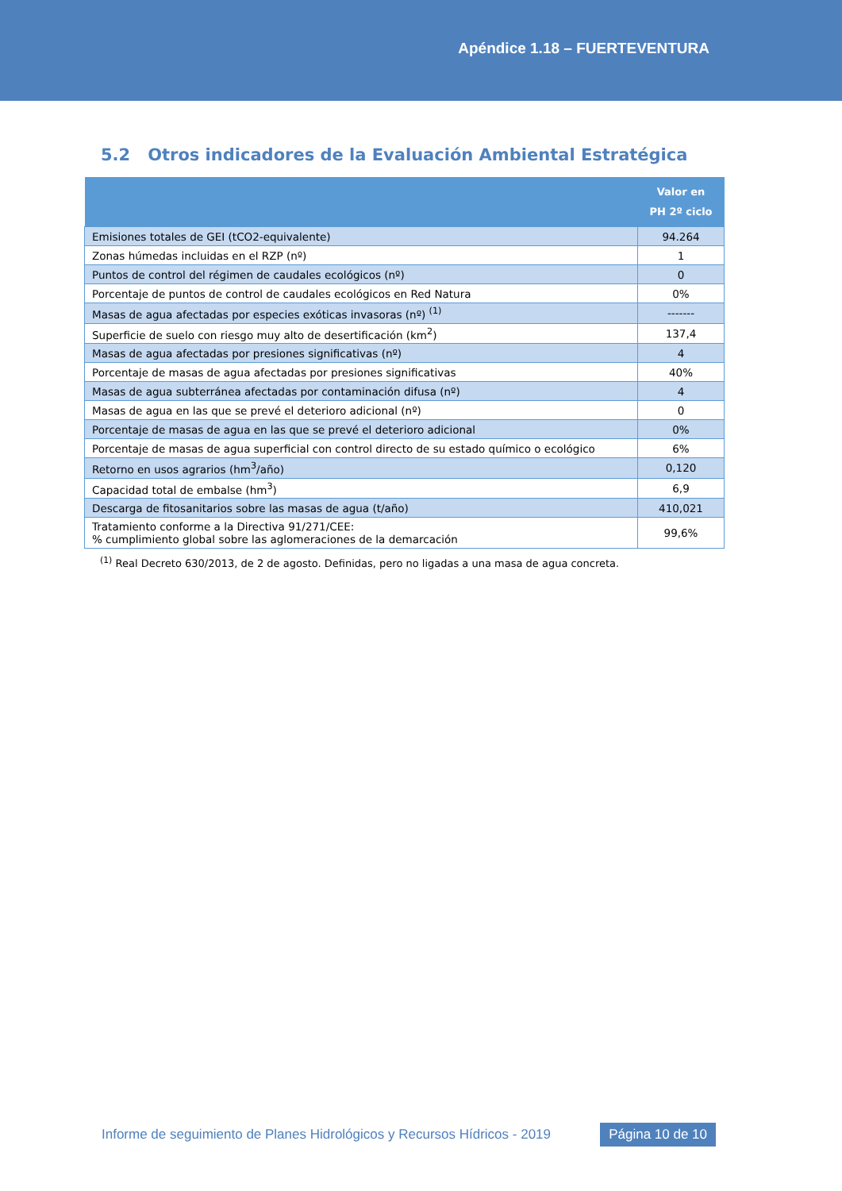Apéndice 1.18 – FUERTEVENTURA
5.2 Otros indicadores de la Evaluación Ambiental Estratégica
| | Valor en PH 2º ciclo |
| --- | --- |
| Emisiones totales de GEI (tCO2-equivalente) | 94.264 |
| Zonas húmedas incluidas en el RZP (nº) | 1 |
| Puntos de control del régimen de caudales ecológicos (nº) | 0 |
| Porcentaje de puntos de control de caudales ecológicos en Red Natura | 0% |
| Masas de agua afectadas por especies exóticas invasoras (nº) <sup>(1)</sup> | ------- |
| Superficie de suelo con riesgo muy alto de desertificación (km<sup>2</sup>) | 137,4 |
| Masas de agua afectadas por presiones significativas (nº) | 4 |
| Porcentaje de masas de agua afectadas por presiones significativas | 40% |
| Masas de agua subterránea afectadas por contaminación difusa (nº) | 4 |
| Masas de agua en las que se prevé el deterioro adicional (nº) | 0 |
| Porcentaje de masas de agua en las que se prevé el deterioro adicional | 0% |
| Porcentaje de masas de agua superficial con control directo de su estado químico o ecológico | 6% |
| Retorno en usos agrarios (hm<sup>3</sup>/año) | 0,120 |
| Capacidad total de embalse (hm<sup>3</sup>) | 6,9 |
| Descarga de fitosanitarios sobre las masas de agua (t/año) | 410,021 |
| Tratamiento conforme a la Directiva 91/271/CEE: % cumplimiento global sobre las aglomeraciones de la demarcación | 99,6% |
<sup>(1)</sup> Real Decreto 630/2013, de 2 de agosto. Definidas, pero no ligadas a una masa de agua concreta.
Informe de seguimiento de Planes Hidrológicos y Recursos Hídricos - 2019
Página 10 de 10